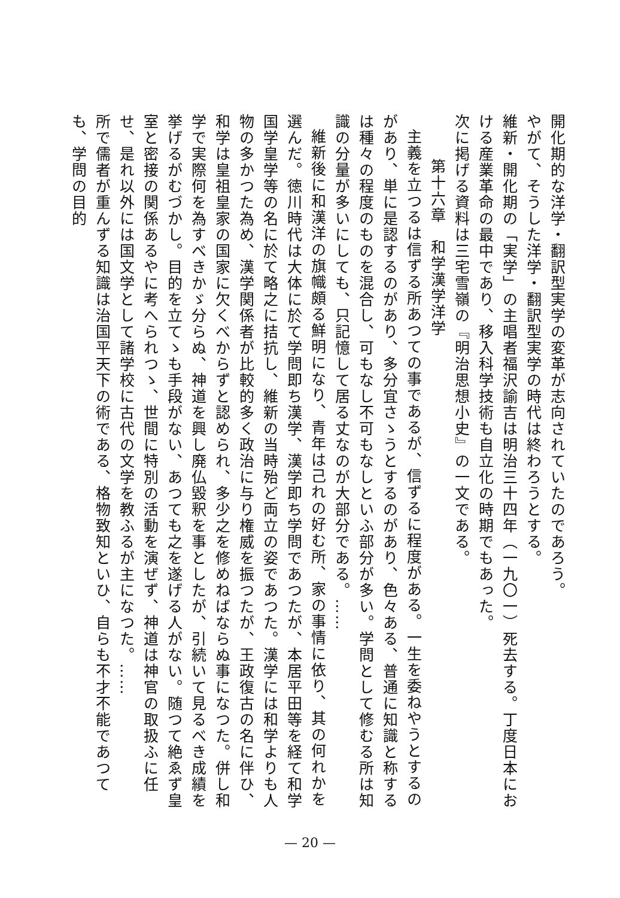開化期的な洋学・翻訳型実学の変革が志向されていたのであろう。
やがて、そうした洋学・翻訳型実学の時代は終わろうとする。
維新・開化期の「実学」の主唱者福沢諭吉は明治三十四年（一九〇一）死去する。丁度日本における産業革命の最中であり、移入科学技術も自立化の時期でもあった。
次に掲げる資料は三宅雪嶺の『明治思想小史』の一文である。
第十六章　和学漢学洋学
主義を立つるは信ずる所あつての事であるが、信ずるに程度がある。一生を委ねやうとするのがあり、単に是認するのがあり、多分宜さゝうとするのがあり、色々ある、普通に知識と称するは種々の程度のものを混合し、可もなし不可もなしといふ部分が多い。学問として修むる所は知識の分量が多いにしても、只記憶して居る丈なのが大部分である。……
維新後に和漢洋の旗幟頗る鮮明になり、青年は己れの好む所、家の事情に依り、其の何れかを選んだ。徳川時代は大体に於て学問即ち漢学、漢学即ち学問であつたが、本居平田等を経て和学国学皇学等の名に於て略之に拮抗し、維新の当時殆ど両立の姿であつた。漢学には和学よりも人物の多かつた為め、漢学関係者が比較的多く政治に与り権威を振つたが、王政復古の名に伴ひ、和学は皇祖皇家の国家に欠くべからずと認められ、多少之を修めねばならぬ事になつた。併し和学で実際何を為すべきかゞ分らぬ、神道を興し廃仏毀釈を事としたが、引続いて見るべき成績を挙げるがむづかし。目的を立てゝも手段がない、あつても之を遂げる人がない。随つて絶ゑず皇室と密接の関係あるやに考へられつゝ、世間に特別の活動を演ぜず、神道は神官の取扱ふに任せ、是れ以外には国文学として諸学校に古代の文学を教ふるが主になつた。……
所で儒者が重んずる知識は治国平天下の術である、格物致知といひ、自らも不才不能であつても、学問の目的
— 20 —